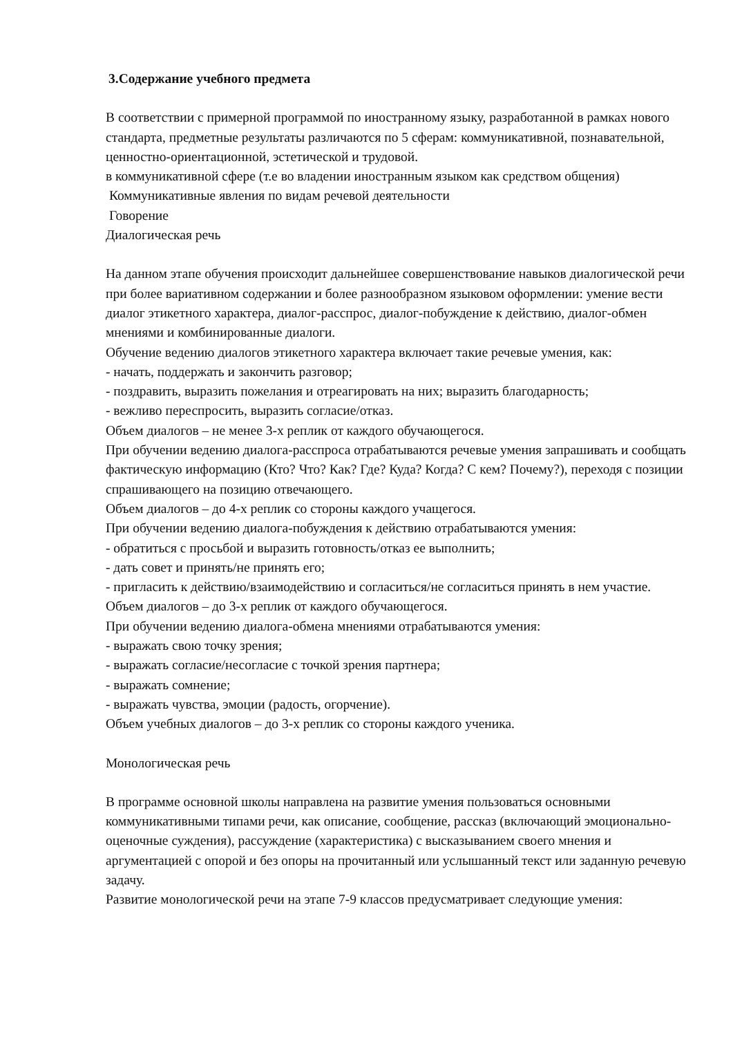3.Содержание учебного предмета
В соответствии с примерной программой по иностранному языку, разработанной в рамках нового стандарта, предметные результаты различаются по 5 сферам: коммуникативной, познавательной, ценностно-ориентационной, эстетической и трудовой.
в коммуникативной сфере (т.е во владении иностранным языком как средством общения)
Коммуникативные явления по видам речевой деятельности
Говорение
Диалогическая речь
На данном этапе обучения происходит дальнейшее совершенствование навыков диалогической речи при более вариативном содержании и более разнообразном языковом оформлении: умение вести диалог этикетного характера, диалог-расспрос, диалог-побуждение к действию, диалог-обмен мнениями и комбинированные диалоги.
Обучение ведению диалогов этикетного характера включает такие речевые умения, как:
- начать, поддержать и закончить разговор;
- поздравить, выразить пожелания и отреагировать на них; выразить благодарность;
- вежливо переспросить, выразить согласие/отказ.
Объем диалогов – не менее 3-х реплик от каждого обучающегося.
При обучении ведению диалога-расспроса отрабатываются речевые умения запрашивать и сообщать фактическую информацию (Кто? Что? Как? Где? Куда? Когда? С кем? Почему?), переходя с позиции спрашивающего на позицию отвечающего.
Объем диалогов – до 4-х реплик со стороны каждого учащегося.
При обучении ведению диалога-побуждения к действию отрабатываются умения:
- обратиться с просьбой и выразить готовность/отказ ее выполнить;
- дать совет и принять/не принять его;
- пригласить к действию/взаимодействию и согласиться/не согласиться принять в нем участие.
Объем диалогов – до 3-х реплик от каждого обучающегося.
При обучении ведению диалога-обмена мнениями отрабатываются умения:
- выражать свою точку зрения;
- выражать согласие/несогласие с точкой зрения партнера;
- выражать сомнение;
- выражать чувства, эмоции (радость, огорчение).
Объем учебных диалогов – до 3-х реплик со стороны каждого ученика.
Монологическая речь
В программе основной школы направлена на развитие умения пользоваться основными коммуникативными типами речи, как описание, сообщение, рассказ (включающий эмоционально-оценочные суждения), рассуждение (характеристика) с высказыванием своего мнения и аргументацией с опорой и без опоры на прочитанный или услышанный текст или заданную речевую задачу.
Развитие монологической речи на этапе 7-9 классов предусматривает следующие умения: